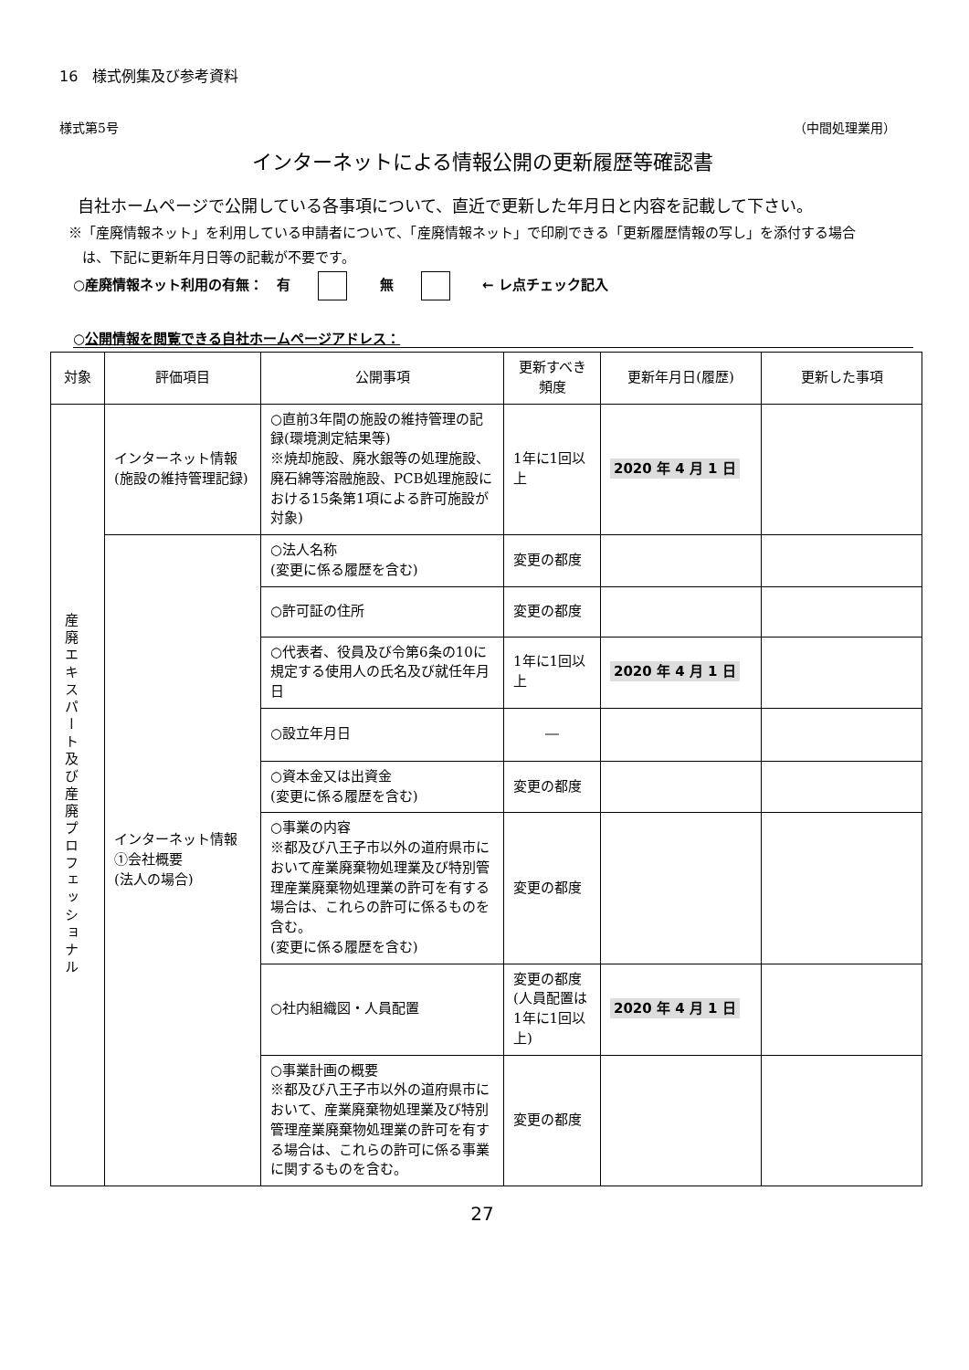16　様式例集及び参考資料
様式第5号 （中間処理業用）
インターネットによる情報公開の更新履歴等確認書
自社ホームページで公開している各事項について、直近で更新した年月日と内容を記載して下さい。
※「産廃情報ネット」を利用している申請者について、「産廃情報ネット」で印刷できる「更新履歴情報の写し」を添付する場合
は、下記に更新年月日等の記載が不要です。
○産廃情報ネット利用の有無：　有 無 ← レ点チェック記入
○公開情報を閲覧できる自社ホームページアドレス：
| 対象 | 評価項目 | 公開事項 | 更新すべき頻度 | 更新年月日(履歴) | 更新した事項 |
| --- | --- | --- | --- | --- | --- |
| 産廃エキスパート及び産廃プロフェッショナル | インターネット情報(施設の維持管理記録) | ○直前3年間の施設の維持管理の記録(環境測定結果等) ※焼却施設、廃水銀等の処理施設、廃石綿等溶融施設、PCB処理施設における15条第1項による許可施設が対象) | 1年に1回以上 | 2020 年 4 月 1 日 | |
| | インターネット情報 ①会社概要 (法人の場合) | ○法人名称 (変更に係る履歴を含む) | 変更の都度 | | |
| | | ○許可証の住所 | 変更の都度 | | |
| | | ○代表者、役員及び令第6条の10に規定する使用人の氏名及び就任年月日 | 1年に1回以上 | 2020 年 4 月 1 日 | |
| | | ○設立年月日 | ― | | |
| | | ○資本金又は出資金 (変更に係る履歴を含む) | 変更の都度 | | |
| | | ○事業の内容 ※都及び八王子市以外の道府県市において産業廃棄物処理業及び特別管理産業廃棄物処理業の許可を有する場合は、これらの許可に係るものを含む。 (変更に係る履歴を含む) | 変更の都度 | | |
| | | ○社内組織図・人員配置 | 変更の都度(人員配置は1年に1回以上) | 2020 年 4 月 1 日 | |
| | | ○事業計画の概要 ※都及び八王子市以外の道府県市において、産業廃棄物処理業及び特別管理産業廃棄物処理業の許可を有する場合は、これらの許可に係る事業に関するものを含む。 | 変更の都度 | | |
27